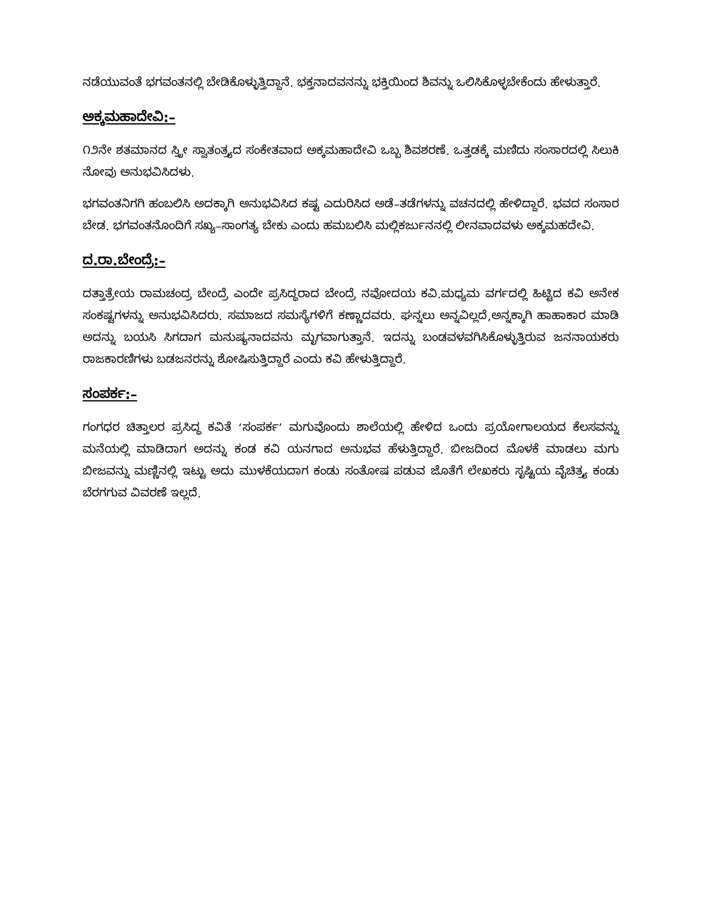ನಡೆಯುವಂತೆ ಭಗವಂತನಲ್ಲಿ ಬೇಡಿಕೊಳ್ಳುತ್ತಿದ್ದಾನೆ. ಭಕ್ತನಾದವನನ್ನು ಭಕ್ತಿಯಿಂದ ಶಿವನ್ನು ಒಲಿಸಿಕೊಳ್ಳಬೇಕೆಂದು ಹೇಳುತ್ತಾರೆ.
ಅಕ್ಕಮಹಾದೇವಿ:–
೧೨ನೇ ಶತಮಾನದ ಸ್ತ್ರೀ ಸ್ವಾತಂತ್ರ್ಯದ ಸಂಕೇತವಾದ ಅಕ್ಕಮಹಾದೇವಿ ಒಬ್ಬ ಶಿವಶರಣೆ. ಒತ್ತಡಕ್ಕೆ ಮಣಿದು ಸಂಸಾರದಲ್ಲಿ ಸಿಲುಕಿ ನೋವು ಅನುಭವಿಸಿದಳು.
ಭಗವಂತನಿಗಗಿ ಹಂಬಲಿಸಿ ಅದಕ್ಕಾಗಿ ಅನುಭವಿಸಿದ ಕಷ್ಟ ಎದುರಿಸಿದ ಅಡೆ–ತಡೆಗಳನ್ನು ವಚನದಲ್ಲಿ ಹೇಳಿದ್ದಾರೆ. ಭವದ ಸಂಸಾರ ಬೇಡ. ಭಗವಂತನೊಂದಿಗೆ ಸಖ್ಯ–ಸಾಂಗತ್ಯ ಬೇಕು ಎಂದು ಹಮಬಲಿಸಿ ಮಲ್ಲಿಕರ್ಜುನನಲ್ಲಿ ಲೀನವಾದವಳು ಅಕ್ಕಮಹದೇವಿ.
ದ.ರಾ.ಬೇಂದ್ರೆ:–
ದತ್ತಾತ್ರೇಯ ರಾಮಚಂದ್ರ ಬೇಂದ್ರೆ ಎಂದೇ ಪ್ರಸಿದ್ಧರಾದ ಬೇಂದ್ರೆ ನವೋದಯ ಕವಿ.ಮಧ್ಯಮ ವರ್ಗದಲ್ಲಿ ಹಿಟ್ಟಿದ ಕವಿ ಅನೇಕ ಸಂಕಷ್ಟಗಳನ್ನು ಅನುಭವಿಸಿದರು. ಸಮಾಜದ ಸಮಸ್ಯೆಗಳಿಗೆ ಕಣ್ಣಾದವರು. ಘನ್ನಲು ಅನ್ನವಿಲ್ಲದೆ,ಅನ್ನಕ್ಕಾಗಿ ಹಾಹಾಕಾರ ಮಾಡಿ ಅದನ್ನು ಬಯಸಿ ಸಿಗದಾಗ ಮನುಷ್ಯನಾದವನು ಮೃಗವಾಗುತ್ತಾನೆ. ಇದನ್ನು ಬಂಡವಳವಗಿಸಿಕೊಳ್ಳುತ್ತಿರುವ ಜನನಾಯಕರು ರಾಜಕಾರಣಿಗಳು ಬಡಜನರನ್ನು ಶೋಷಿಸುತ್ತಿದ್ದಾರೆ ಎಂದು ಕವಿ ಹೇಳುತ್ತಿದ್ದಾರೆ.
ಸಂಪರ್ಕ:–
ಗಂಗಧರ ಚಿತ್ತಾಲರ ಪ್ರಸಿದ್ಧ ಕವಿತೆ ‘ಸಂಪರ್ಕ’ ಮಗುವೊಂದು ಶಾಲೆಯಲ್ಲಿ ಹೇಳಿದ ಒಂದು ಪ್ರಯೋಗಾಲಯದ ಕೆಲಸವನ್ನು ಮನೆಯಲ್ಲಿ ಮಾಡಿದಾಗ ಅದನ್ನು ಕಂಡ ಕವಿ ಯನಗಾದ ಅನುಭವ ಹೆಳುತ್ತಿದ್ದಾರೆ. ಬೀಜದಿಂದ ಮೊಳಕೆ ಮಾಡಲು ಮಗು ಬೀಜವನ್ನು ಮಣ್ಣಿನಲ್ಲಿ ಇಟ್ಟು ಅದು ಮುಳಕೆಯದಾಗ ಕಂಡು ಸಂತೋಷ ಪಡುವ ಜೊತೆಗೆ ಲೇಖಕರು ಸೃಷ್ಟಿಯ ವೈಚಿತ್ರ್ಯ ಕಂಡು ಬೆರಗಗುವ ವಿವರಣೆ ಇಲ್ಲದೆ.